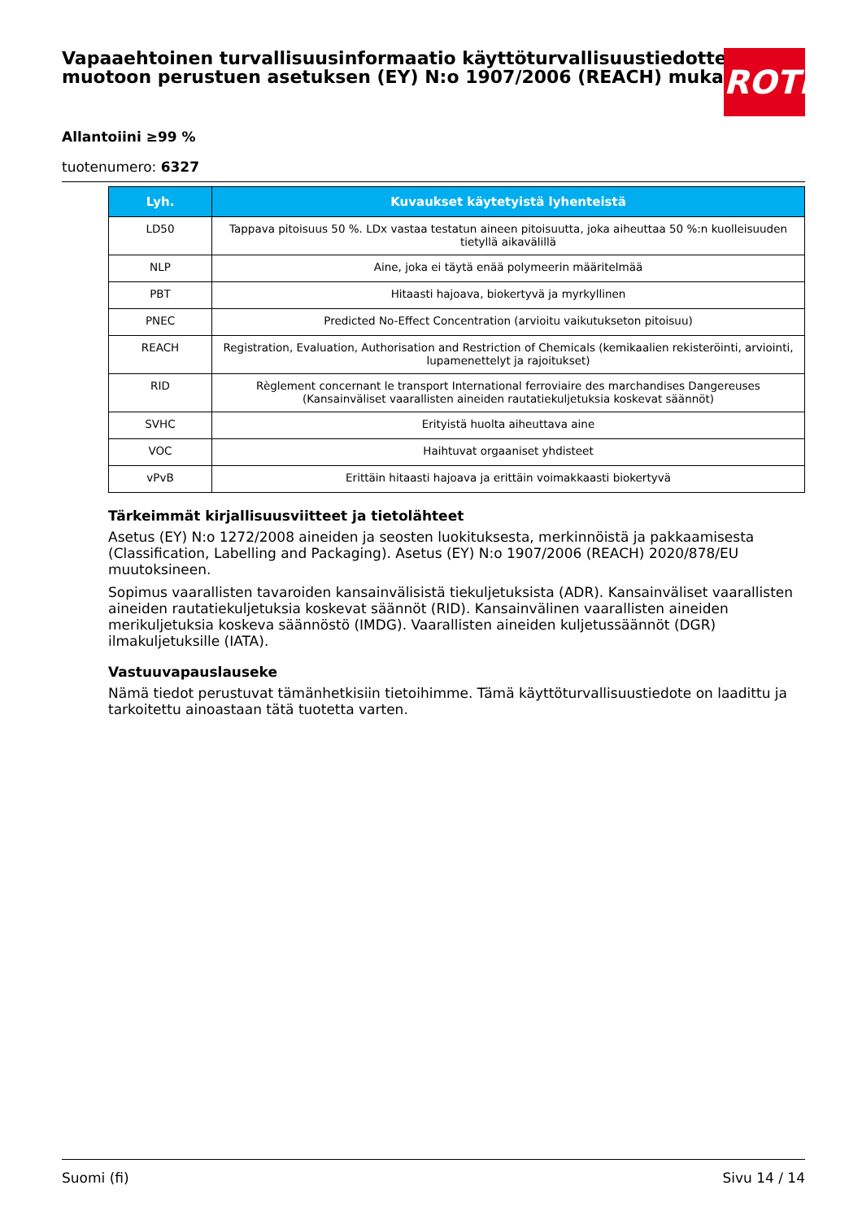Vapaaehtoinen turvallisuusinformaatio käyttöturvallisuustiedotteen muotoon perustuen asetuksen (EY) N:o 1907/2006 (REACH) mukaisesti
ROTH
Allantoiini ≥99 %
tuotenumero: 6327
| Lyh. | Kuvaukset käytetyistä lyhenteistä |
| --- | --- |
| LD50 | Tappava pitoisuus 50 %. LDx vastaa testatun aineen pitoisuutta, joka aiheuttaa 50 %:n kuolleisuuden tietyllä aikavälillä |
| NLP | Aine, joka ei täytä enää polymeerin määritelmää |
| PBT | Hitaasti hajoava, biokertyvä ja myrkyllinen |
| PNEC | Predicted No-Effect Concentration (arvioitu vaikutukseton pitoisuu) |
| REACH | Registration, Evaluation, Authorisation and Restriction of Chemicals (kemikaalien rekisteröinti, arviointi, lupamenettelyt ja rajoitukset) |
| RID | Règlement concernant le transport International ferroviaire des marchandises Dangereuses (Kansainväliset vaarallisten aineiden rautatiekuljetuksia koskevat säännöt) |
| SVHC | Erityistä huolta aiheuttava aine |
| VOC | Haihtuvat orgaaniset yhdisteet |
| vPvB | Erittäin hitaasti hajoava ja erittäin voimakkaasti biokertyvä |
Tärkeimmät kirjallisuusviitteet ja tietolähteet
Asetus (EY) N:o 1272/2008 aineiden ja seosten luokituksesta, merkinnöistä ja pakkaamisesta (Classification, Labelling and Packaging). Asetus (EY) N:o 1907/2006 (REACH) 2020/878/EU muutoksineen.
Sopimus vaarallisten tavaroiden kansainvälisistä tiekuljetuksista (ADR). Kansainväliset vaarallisten aineiden rautatiekuljetuksia koskevat säännöt (RID). Kansainvälinen vaarallisten aineiden merikuljetuksia koskeva säännöstö (IMDG). Vaarallisten aineiden kuljetussäännöt (DGR) ilmakuljetuksille (IATA).
Vastuuvapauslauseke
Nämä tiedot perustuvat tämänhetkisiin tietoihimme. Tämä käyttöturvallisuustiedote on laadittu ja tarkoitettu ainoastaan tätä tuotetta varten.
Suomi (fi) Sivu 14 / 14